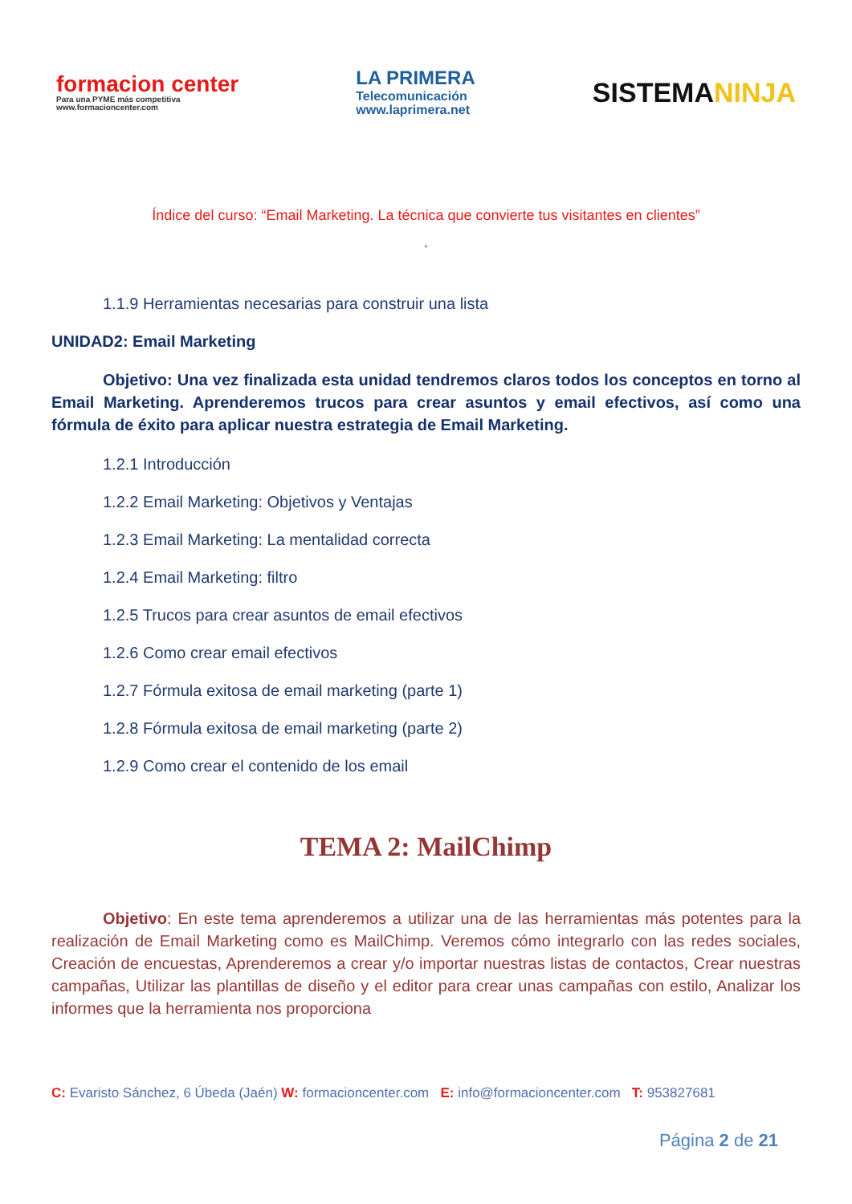formacion center
Para una PYME más competitiva
www.formacioncenter.com
LA PRIMERA
Telecomunicación
www.laprimera.net
SISTEMANINJA
Índice del curso: “Email Marketing. La técnica que convierte tus visitantes en clientes”
”
1.1.9 Herramientas necesarias para construir una lista
UNIDAD2: Email Marketing
Objetivo: Una vez finalizada esta unidad tendremos claros todos los conceptos en torno al Email Marketing. Aprenderemos trucos para crear asuntos y email efectivos, así como una fórmula de éxito para aplicar nuestra estrategia de Email Marketing.
1.2.1 Introducción
1.2.2 Email Marketing: Objetivos y Ventajas
1.2.3 Email Marketing: La mentalidad correcta
1.2.4 Email Marketing: filtro
1.2.5 Trucos para crear asuntos de email efectivos
1.2.6 Como crear email efectivos
1.2.7 Fórmula exitosa de email marketing (parte 1)
1.2.8 Fórmula exitosa de email marketing (parte 2)
1.2.9 Como crear el contenido de los email
TEMA 2: MailChimp
Objetivo: En este tema aprenderemos a utilizar una de las herramientas más potentes para la realización de Email Marketing como es MailChimp. Veremos cómo integrarlo con las redes sociales, Creación de encuestas, Aprenderemos a crear y/o importar nuestras listas de contactos, Crear nuestras campañas, Utilizar las plantillas de diseño y el editor para crear unas campañas con estilo, Analizar los informes que la herramienta nos proporciona
C: Evaristo Sánchez, 6 Úbeda (Jaén) W: formacioncenter.com E: info@formacioncenter.com T: 953827681
Página 2 de 21